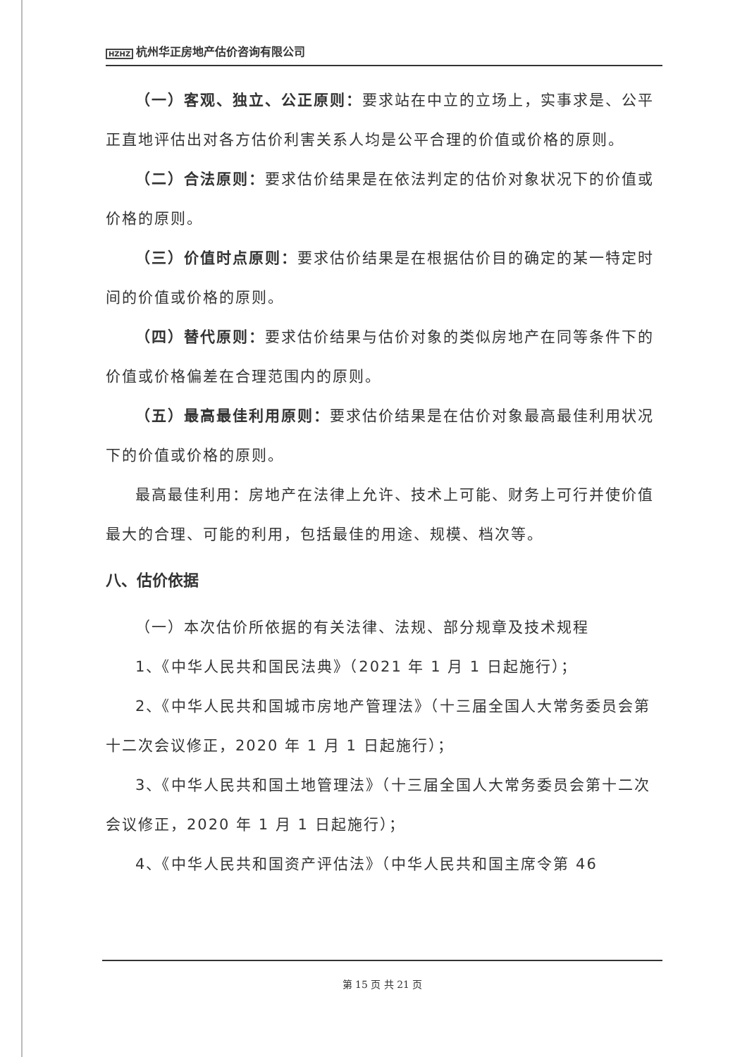HZHZ 杭州华正房地产估价咨询有限公司
（一）客观、独立、公正原则：要求站在中立的立场上，实事求是、公平正直地评估出对各方估价利害关系人均是公平合理的价值或价格的原则。
（二）合法原则：要求估价结果是在依法判定的估价对象状况下的价值或价格的原则。
（三）价值时点原则：要求估价结果是在根据估价目的确定的某一特定时间的价值或价格的原则。
（四）替代原则：要求估价结果与估价对象的类似房地产在同等条件下的价值或价格偏差在合理范围内的原则。
（五）最高最佳利用原则：要求估价结果是在估价对象最高最佳利用状况下的价值或价格的原则。
最高最佳利用：房地产在法律上允许、技术上可能、财务上可行并使价值最大的合理、可能的利用，包括最佳的用途、规模、档次等。
八、估价依据
（一）本次估价所依据的有关法律、法规、部分规章及技术规程
1、《中华人民共和国民法典》（2021 年 1 月 1 日起施行）；
2、《中华人民共和国城市房地产管理法》（十三届全国人大常务委员会第十二次会议修正，2020 年 1 月 1 日起施行）；
3、《中华人民共和国土地管理法》（十三届全国人大常务委员会第十二次会议修正，2020 年 1 月 1 日起施行）；
4、《中华人民共和国资产评估法》（中华人民共和国主席令第 46
第 15 页 共 21 页